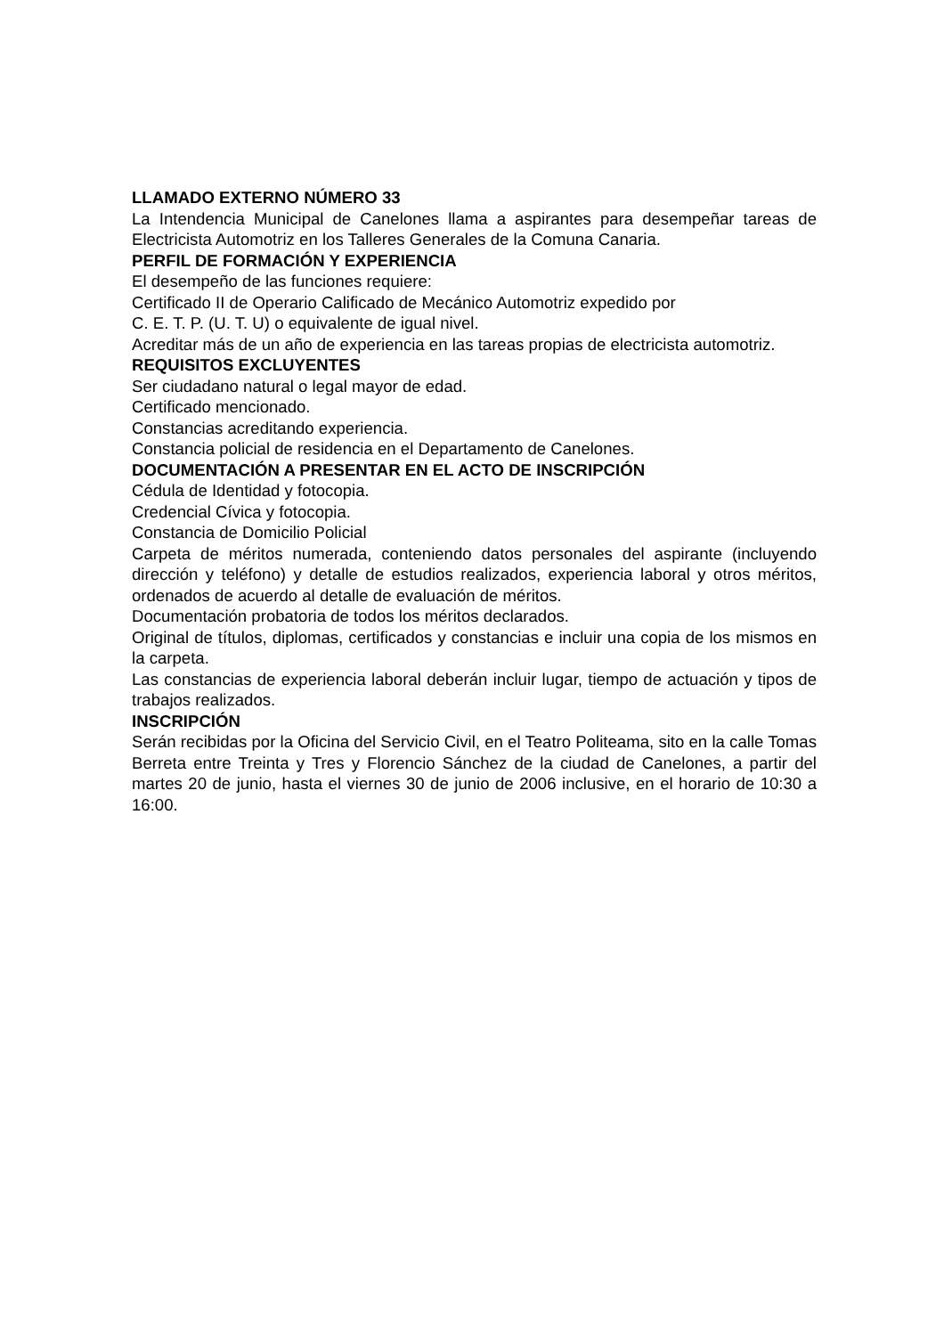LLAMADO EXTERNO NÚMERO 33
La Intendencia Municipal de Canelones llama a aspirantes para desempeñar tareas de Electricista Automotriz en los Talleres Generales de la Comuna Canaria.
PERFIL DE FORMACIÓN Y EXPERIENCIA
El desempeño de las funciones requiere:
Certificado II de Operario Calificado de Mecánico Automotriz expedido por
C. E. T. P. (U. T. U) o equivalente de igual nivel.
Acreditar más de un año de experiencia en las tareas propias de electricista automotriz.
REQUISITOS EXCLUYENTES
Ser ciudadano natural o legal mayor de edad.
Certificado mencionado.
Constancias acreditando experiencia.
Constancia policial de residencia en el Departamento de Canelones.
DOCUMENTACIÓN A PRESENTAR EN EL ACTO DE INSCRIPCIÓN
Cédula de Identidad y fotocopia.
Credencial Cívica y fotocopia.
Constancia de Domicilio Policial
Carpeta de méritos numerada, conteniendo datos personales del aspirante (incluyendo dirección y teléfono) y detalle de estudios realizados, experiencia laboral y otros méritos, ordenados de acuerdo al detalle de evaluación de méritos.
Documentación probatoria de todos los méritos declarados.
Original de títulos, diplomas, certificados y constancias e incluir una copia de los mismos en la carpeta.
Las constancias de experiencia laboral deberán incluir lugar, tiempo de actuación y tipos de trabajos realizados.
INSCRIPCIÓN
Serán recibidas por la Oficina del Servicio Civil, en el Teatro Politeama, sito en la calle Tomas Berreta entre Treinta y Tres y Florencio Sánchez de la ciudad de Canelones, a partir del martes 20 de junio, hasta el viernes 30 de junio de 2006 inclusive, en el horario de 10:30 a 16:00.